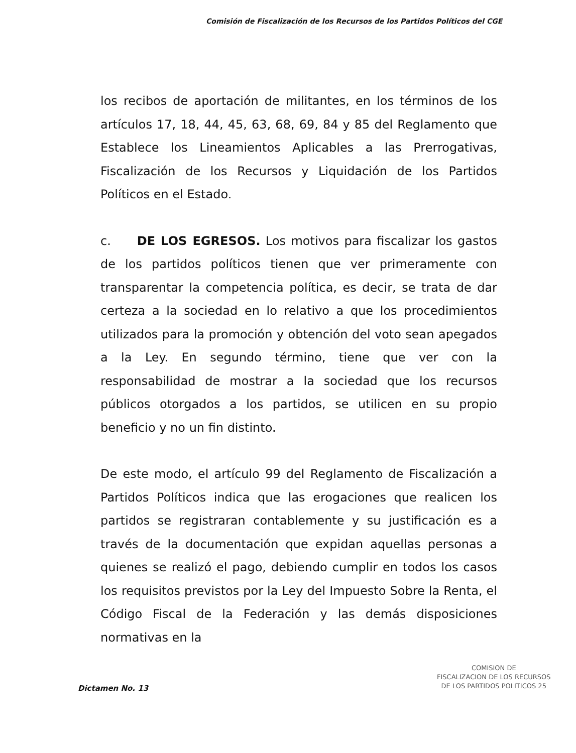Comisión de Fiscalización de los Recursos de los Partidos Políticos del CGE
los recibos de aportación de militantes, en los términos de los artículos 17, 18, 44, 45, 63, 68, 69, 84 y 85 del Reglamento que Establece los Lineamientos Aplicables a las Prerrogativas, Fiscalización de los Recursos y Liquidación de los Partidos Políticos en el Estado.
c. DE LOS EGRESOS. Los motivos para fiscalizar los gastos de los partidos políticos tienen que ver primeramente con transparentar la competencia política, es decir, se trata de dar certeza a la sociedad en lo relativo a que los procedimientos utilizados para la promoción y obtención del voto sean apegados a la Ley. En segundo término, tiene que ver con la responsabilidad de mostrar a la sociedad que los recursos públicos otorgados a los partidos, se utilicen en su propio beneficio y no un fin distinto.
De este modo, el artículo 99 del Reglamento de Fiscalización a Partidos Políticos indica que las erogaciones que realicen los partidos se registraran contablemente y su justificación es a través de la documentación que expidan aquellas personas a quienes se realizó el pago, debiendo cumplir en todos los casos los requisitos previstos por la Ley del Impuesto Sobre la Renta, el Código Fiscal de la Federación y las demás disposiciones normativas en la
COMISION DE
FISCALIZACION DE LOS RECURSOS
DE LOS PARTIDOS POLITICOS 25
Dictamen No. 13